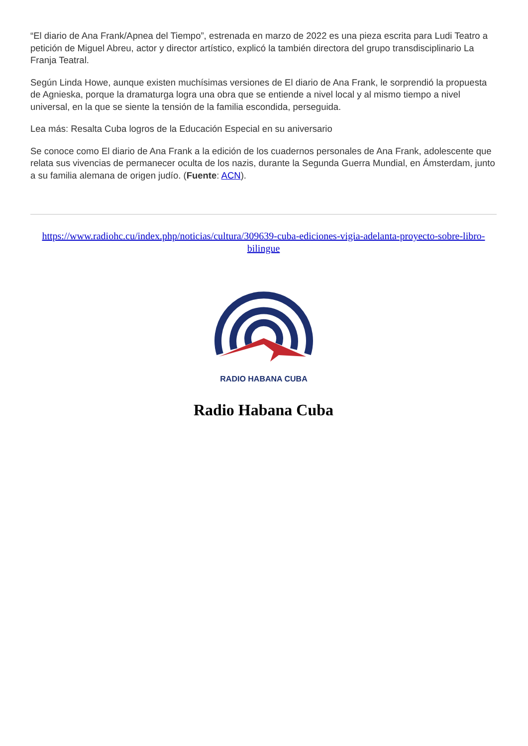“El diario de Ana Frank/Apnea del Tiempo”, estrenada en marzo de 2022 es una pieza escrita para Ludi Teatro a petición de Miguel Abreu, actor y director artístico, explicó la también directora del grupo transdisciplinario La Franja Teatral.
Según Linda Howe, aunque existen muchísimas versiones de El diario de Ana Frank, le sorprendió la propuesta de Agnieska, porque la dramaturga logra una obra que se entiende a nivel local y al mismo tiempo a nivel universal, en la que se siente la tensión de la familia escondida, perseguida.
Lea más: Resalta Cuba logros de la Educación Especial en su aniversario
Se conoce como El diario de Ana Frank a la edición de los cuadernos personales de Ana Frank, adolescente que relata sus vivencias de permanecer oculta de los nazis, durante la Segunda Guerra Mundial, en Ámsterdam, junto a su familia alemana de origen judío. (Fuente: ACN).
https://www.radiohc.cu/index.php/noticias/cultura/309639-cuba-ediciones-vigia-adelanta-proyecto-sobre-libro-bilingue
RADIO HABANA CUBA
Radio Habana Cuba